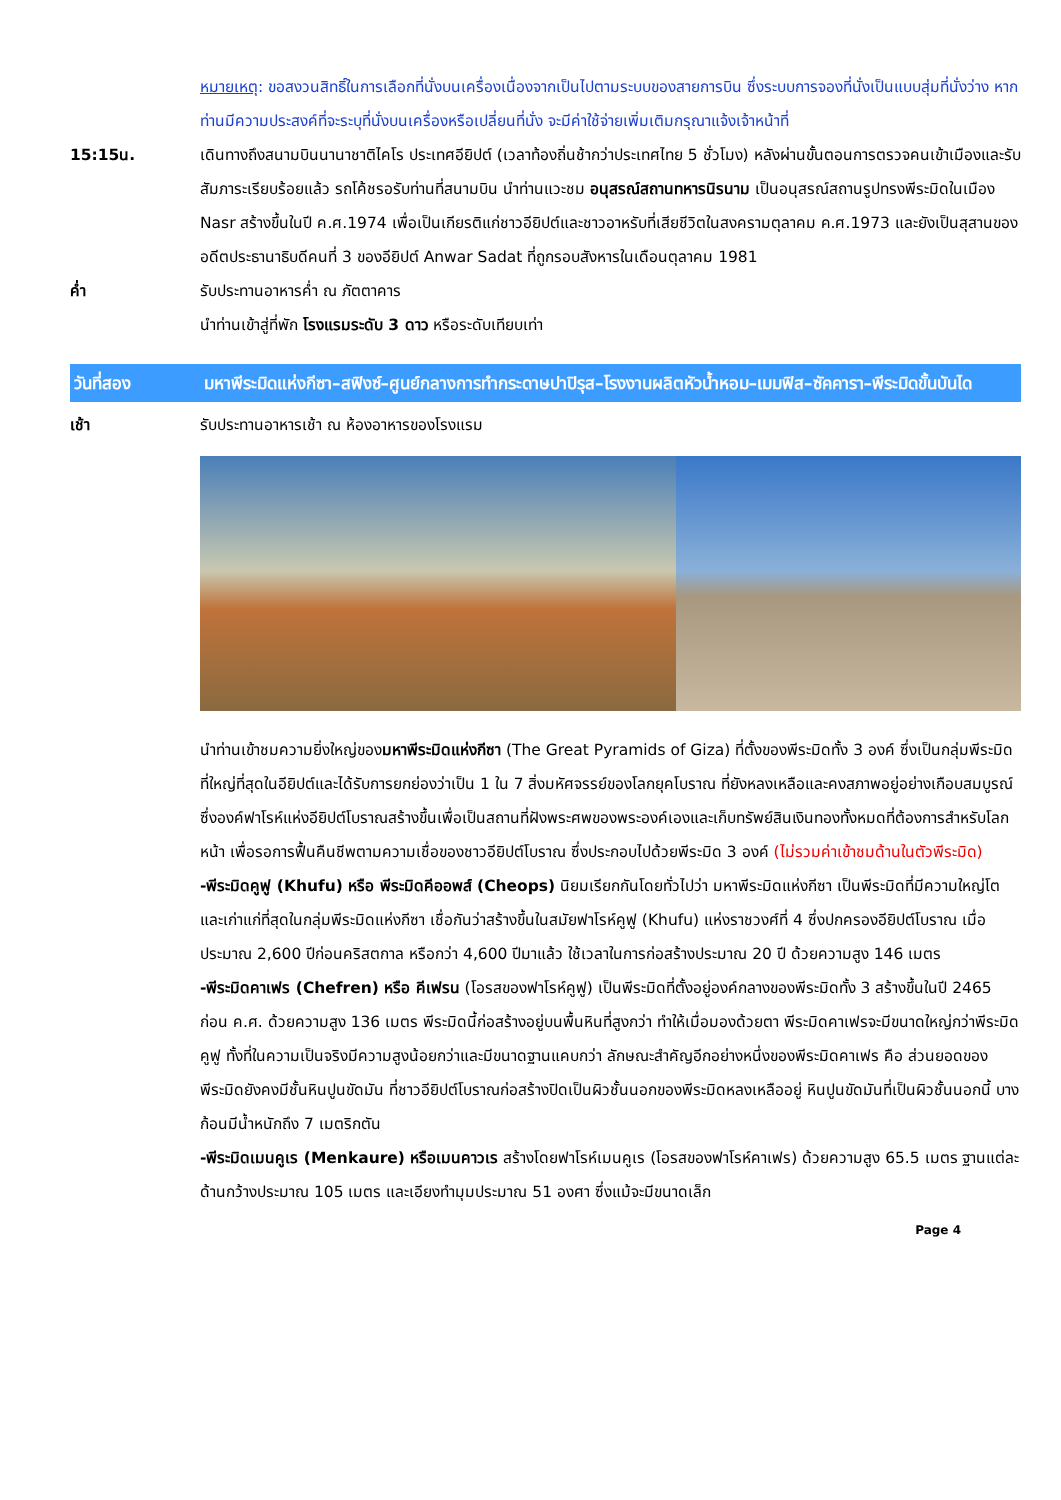หมายเหตุ: ขอสงวนสิทธิ์ในการเลือกที่นั่งบนเครื่องเนื่องจากเป็นไปตามระบบของสายการบิน ซึ่งระบบการจองที่นั่งเป็นแบบสุ่มที่นั่งว่าง หากท่านมีความประสงค์ที่จะระบุที่นั่งบนเครื่องหรือเปลี่ยนที่นั่ง จะมีค่าใช้จ่ายเพิ่มเติมกรุณาแจ้งเจ้าหน้าที่
15:15น. เดินทางถึงสนามบินนานาชาติไคโร ประเทศอียิปต์ (เวลาท้องถิ่นช้ากว่าประเทศไทย 5 ชั่วโมง) หลังผ่านขั้นตอนการตรวจคนเข้าเมืองและรับสัมภาระเรียบร้อยแล้ว รถโค้ชรอรับท่านที่สนามบิน นำท่านแวะชม อนุสรณ์สถานทหารนิรนาม เป็นอนุสรณ์สถานรูปทรงพีระมิดในเมือง Nasr สร้างขึ้นในปี ค.ศ.1974 เพื่อเป็นเกียรติแก่ชาวอียิปต์และชาวอาหรับที่เสียชีวิตในสงครามตุลาคม ค.ศ.1973 และยังเป็นสุสานของอดีตประธานาธิบดีคนที่ 3 ของอียิปต์ Anwar Sadat ที่ถูกรอบสังหารในเดือนตุลาคม 1981
ค่ำ รับประทานอาหารค่ำ ณ ภัตตาคาร
นำท่านเข้าสู่ที่พัก โรงแรมระดับ 3 ดาว หรือระดับเทียบเท่า
วันที่สอง มหาพีระมิดแห่งกีซา–สฟิงซ์–ศูนย์กลางการทำกระดาษปาปิรุส–โรงงานผลิตหัวน้ำหอม–เมมฟิส–ซัคคารา–พีระมิดขั้นบันได
เช้า รับประทานอาหารเช้า ณ ห้องอาหารของโรงแรม
นำท่านเข้าชมความยิ่งใหญ่ของมหาพีระมิดแห่งกีซา (The Great Pyramids of Giza) ที่ตั้งของพีระมิดทั้ง 3 องค์ ซึ่งเป็นกลุ่มพีระมิดที่ใหญ่ที่สุดในอียิปต์และได้รับการยกย่องว่าเป็น 1 ใน 7 สิ่งมหัศจรรย์ของโลกยุคโบราณ ที่ยังหลงเหลือและคงสภาพอยู่อย่างเกือบสมบูรณ์ ซึ่งองค์ฟาโรห์แห่งอียิปต์โบราณสร้างขึ้นเพื่อเป็นสถานที่ฝังพระศพของพระองค์เองและเก็บทรัพย์สินเงินทองทั้งหมดที่ต้องการสำหรับโลกหน้า เพื่อรอการฟื้นคืนชีพตามความเชื่อของชาวอียิปต์โบราณ ซึ่งประกอบไปด้วยพีระมิด 3 องค์ (ไม่รวมค่าเข้าชมด้านในตัวพีระมิด)
-พีระมิดคูฟู (Khufu) หรือ พีระมิดคีออพส์ (Cheops) นิยมเรียกกันโดยทั่วไปว่า มหาพีระมิดแห่งกีซา เป็นพีระมิดที่มีความใหญ่โตและเก่าแก่ที่สุดในกลุ่มพีระมิดแห่งกีซา เชื่อกันว่าสร้างขึ้นในสมัยฟาโรห์คูฟู (Khufu) แห่งราชวงศ์ที่ 4 ซึ่งปกครองอียิปต์โบราณ เมื่อประมาณ 2,600 ปีก่อนคริสตกาล หรือกว่า 4,600 ปีมาแล้ว ใช้เวลาในการก่อสร้างประมาณ 20 ปี ด้วยความสูง 146 เมตร
-พีระมิดคาเฟร (Chefren) หรือ คีเฟรน (โอรสของฟาโรห์คูฟู) เป็นพีระมิดที่ตั้งอยู่องค์กลางของพีระมิดทั้ง 3 สร้างขึ้นในปี 2465 ก่อน ค.ศ. ด้วยความสูง 136 เมตร พีระมิดนี้ก่อสร้างอยู่บนพื้นหินที่สูงกว่า ทำให้เมื่อมองด้วยตา พีระมิดคาเฟรจะมีขนาดใหญ่กว่าพีระมิดคูฟู ทั้งที่ในความเป็นจริงมีความสูงน้อยกว่าและมีขนาดฐานแคบกว่า ลักษณะสำคัญอีกอย่างหนึ่งของพีระมิดคาเฟร คือ ส่วนยอดของพีระมิดยังคงมีชั้นหินปูนขัดมัน ที่ชาวอียิปต์โบราณก่อสร้างปิดเป็นผิวชั้นนอกของพีระมิดหลงเหลืออยู่ หินปูนขัดมันที่เป็นผิวชั้นนอกนี้ บางก้อนมีน้ำหนักถึง 7 เมตริกตัน
-พีระมิดเมนคูเร (Menkaure) หรือเมนคาวเร สร้างโดยฟาโรห์เมนคูเร (โอรสของฟาโรห์คาเฟร) ด้วยความสูง 65.5 เมตร ฐานแต่ละด้านกว้างประมาณ 105 เมตร และเอียงทำมุมประมาณ 51 องศา ซึ่งแม้จะมีขนาดเล็ก
Page 4